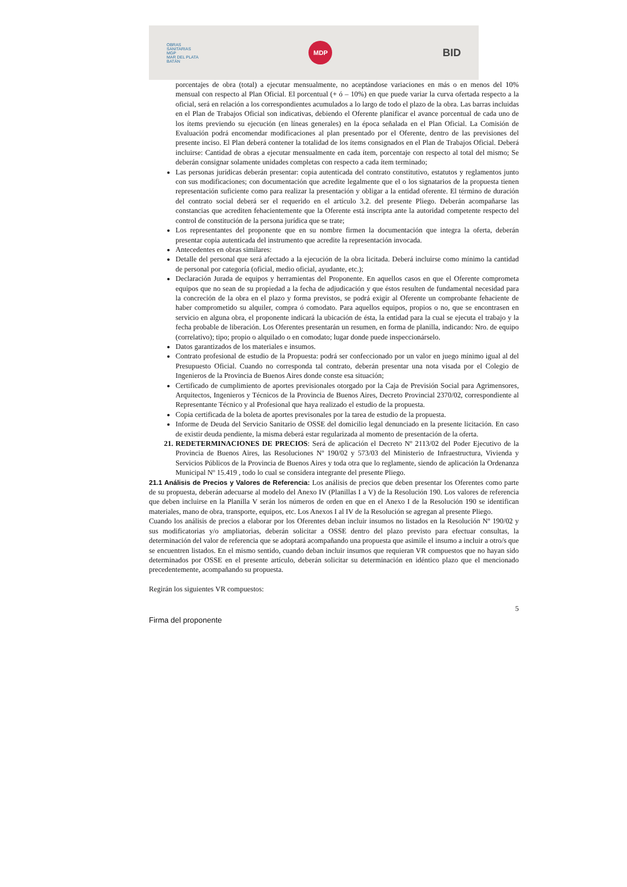OBRAS
SANITARIAS
MGP
MAR DEL PLATA
BATÁN
MDP
BID
porcentajes de obra (total) a ejecutar mensualmente, no aceptándose variaciones en más o en menos del 10% mensual con respecto al Plan Oficial. El porcentual (+ ó – 10%) en que puede variar la curva ofertada respecto a la oficial, será en relación a los correspondientes acumulados a lo largo de todo el plazo de la obra. Las barras incluidas en el Plan de Trabajos Oficial son indicativas, debiendo el Oferente planificar el avance porcentual de cada uno de los ítems previendo su ejecución (en líneas generales) en la época señalada en el Plan Oficial. La Comisión de Evaluación podrá encomendar modificaciones al plan presentado por el Oferente, dentro de las previsiones del presente inciso. El Plan deberá contener la totalidad de los ítems consignados en el Plan de Trabajos Oficial. Deberá incluirse: Cantidad de obras a ejecutar mensualmente en cada ítem, porcentaje con respecto al total del mismo; Se deberán consignar solamente unidades completas con respecto a cada ítem terminado;
Las personas jurídicas deberán presentar: copia autenticada del contrato constitutivo, estatutos y reglamentos junto con sus modificaciones; con documentación que acredite legalmente que el o los signatarios de la propuesta tienen representación suficiente como para realizar la presentación y obligar a la entidad oferente. El término de duración del contrato social deberá ser el requerido en el artículo 3.2. del presente Pliego. Deberán acompañarse las constancias que acrediten fehacientemente que la Oferente está inscripta ante la autoridad competente respecto del control de constitución de la persona jurídica que se trate;
Los representantes del proponente que en su nombre firmen la documentación que integra la oferta, deberán presentar copia autenticada del instrumento que acredite la representación invocada.
Antecedentes en obras similares:
Detalle del personal que será afectado a la ejecución de la obra licitada. Deberá incluirse como mínimo la cantidad de personal por categoría (oficial, medio oficial, ayudante, etc.);
Declaración Jurada de equipos y herramientas del Proponente. En aquellos casos en que el Oferente comprometa equipos que no sean de su propiedad a la fecha de adjudicación y que éstos resulten de fundamental necesidad para la concreción de la obra en el plazo y forma previstos, se podrá exigir al Oferente un comprobante fehaciente de haber comprometido su alquiler, compra ó comodato. Para aquellos equipos, propios o no, que se encontrasen en servicio en alguna obra, el proponente indicará la ubicación de ésta, la entidad para la cual se ejecuta el trabajo y la fecha probable de liberación. Los Oferentes presentarán un resumen, en forma de planilla, indicando: Nro. de equipo (correlativo); tipo; propio o alquilado o en comodato; lugar donde puede inspeccionárselo.
Datos garantizados de los materiales e insumos.
Contrato profesional de estudio de la Propuesta: podrá ser confeccionado por un valor en juego mínimo igual al del Presupuesto Oficial. Cuando no corresponda tal contrato, deberán presentar una nota visada por el Colegio de Ingenieros de la Provincia de Buenos Aires donde conste esa situación;
Certificado de cumplimiento de aportes previsionales otorgado por la Caja de Previsión Social para Agrimensores, Arquitectos, Ingenieros y Técnicos de la Provincia de Buenos Aires, Decreto Provincial 2370/02, correspondiente al Representante Técnico y al Profesional que haya realizado el estudio de la propuesta.
Copia certificada de la boleta de aportes previsonales por la tarea de estudio de la propuesta.
Informe de Deuda del Servicio Sanitario de OSSE del domicilio legal denunciado en la presente licitación. En caso de existir deuda pendiente, la misma deberá estar regularizada al momento de presentación de la oferta.
21. REDETERMINACIONES DE PRECIOS: Será de aplicación el Decreto Nº 2113/02 del Poder Ejecutivo de la Provincia de Buenos Aires, las Resoluciones Nº 190/02 y 573/03 del Ministerio de Infraestructura, Vivienda y Servicios Públicos de la Provincia de Buenos Aires y toda otra que lo reglamente, siendo de aplicación la Ordenanza Municipal Nº 15.419 , todo lo cual se considera integrante del presente Pliego.
21.1 Análisis de Precios y Valores de Referencia: Los análisis de precios que deben presentar los Oferentes como parte de su propuesta, deberán adecuarse al modelo del Anexo IV (Planillas I a V) de la Resolución 190. Los valores de referencia que deben incluirse en la Planilla V serán los números de orden en que en el Anexo I de la Resolución 190 se identifican materiales, mano de obra, transporte, equipos, etc. Los Anexos I al IV de la Resolución se agregan al presente Pliego.
Cuando los análisis de precios a elaborar por los Oferentes deban incluir insumos no listados en la Resolución Nº 190/02 y sus modificatorias y/o ampliatorias, deberán solicitar a OSSE dentro del plazo previsto para efectuar consultas, la determinación del valor de referencia que se adoptará acompañando una propuesta que asimile el insumo a incluir a otro/s que se encuentren listados. En el mismo sentido, cuando deban incluir insumos que requieran VR compuestos que no hayan sido determinados por OSSE en el presente artículo, deberán solicitar su determinación en idéntico plazo que el mencionado precedentemente, acompañando su propuesta.
Regirán los siguientes VR compuestos:
5
Firma del proponente